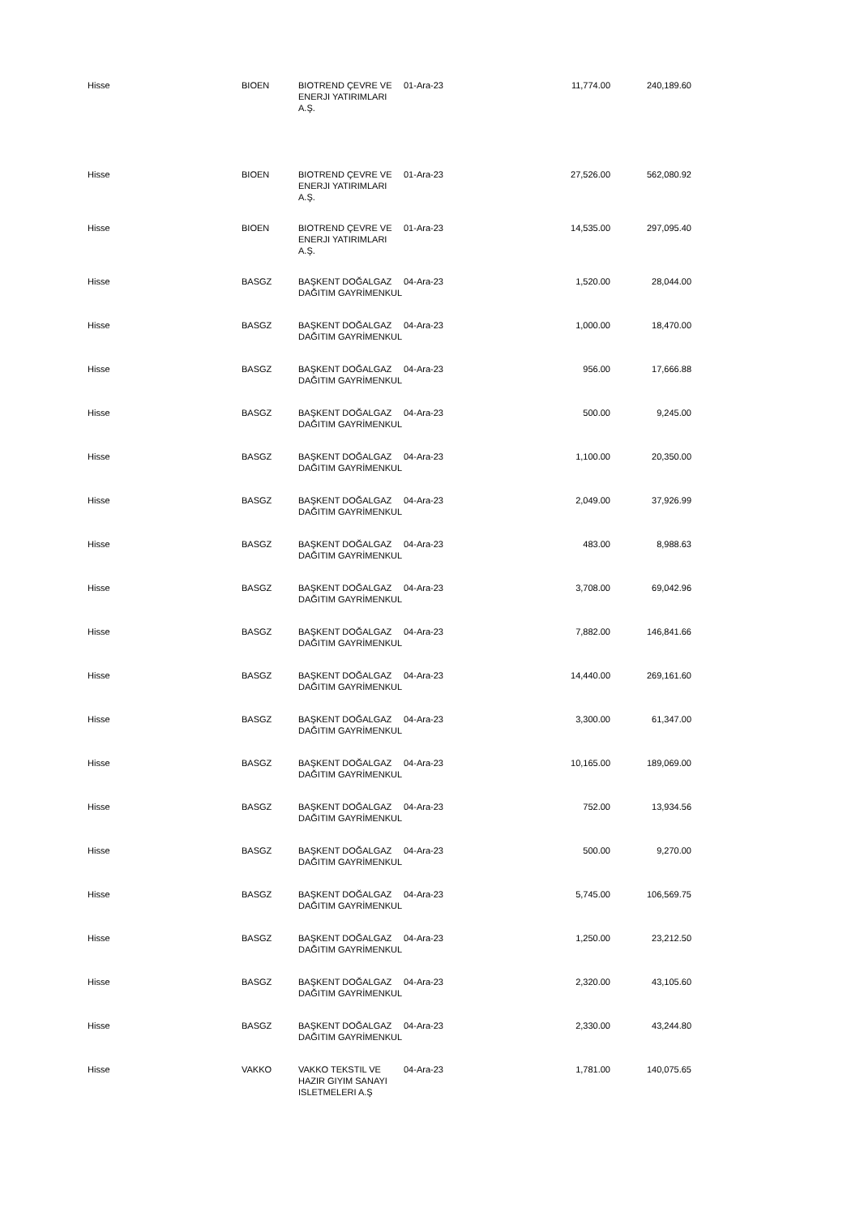| Hisse | BIOEN | BIOTREND ÇEVRE VE ENERJI YATIRIMLARI A.Ş. | 01-Ara-23 | 11,774.00 | 240,189.60 |
| Hisse | BIOEN | BIOTREND ÇEVRE VE ENERJI YATIRIMLARI A.Ş. | 01-Ara-23 | 27,526.00 | 562,080.92 |
| Hisse | BIOEN | BIOTREND ÇEVRE VE ENERJI YATIRIMLARI A.Ş. | 01-Ara-23 | 14,535.00 | 297,095.40 |
| Hisse | BASGZ | BAŞKENT DOĞALGAZ DAĞITIM GAYRİMENKUL | 04-Ara-23 | 1,520.00 | 28,044.00 |
| Hisse | BASGZ | BAŞKENT DOĞALGAZ DAĞITIM GAYRİMENKUL | 04-Ara-23 | 1,000.00 | 18,470.00 |
| Hisse | BASGZ | BAŞKENT DOĞALGAZ DAĞITIM GAYRİMENKUL | 04-Ara-23 | 956.00 | 17,666.88 |
| Hisse | BASGZ | BAŞKENT DOĞALGAZ DAĞITIM GAYRİMENKUL | 04-Ara-23 | 500.00 | 9,245.00 |
| Hisse | BASGZ | BAŞKENT DOĞALGAZ DAĞITIM GAYRİMENKUL | 04-Ara-23 | 1,100.00 | 20,350.00 |
| Hisse | BASGZ | BAŞKENT DOĞALGAZ DAĞITIM GAYRİMENKUL | 04-Ara-23 | 2,049.00 | 37,926.99 |
| Hisse | BASGZ | BAŞKENT DOĞALGAZ DAĞITIM GAYRİMENKUL | 04-Ara-23 | 483.00 | 8,988.63 |
| Hisse | BASGZ | BAŞKENT DOĞALGAZ DAĞITIM GAYRİMENKUL | 04-Ara-23 | 3,708.00 | 69,042.96 |
| Hisse | BASGZ | BAŞKENT DOĞALGAZ DAĞITIM GAYRİMENKUL | 04-Ara-23 | 7,882.00 | 146,841.66 |
| Hisse | BASGZ | BAŞKENT DOĞALGAZ DAĞITIM GAYRİMENKUL | 04-Ara-23 | 14,440.00 | 269,161.60 |
| Hisse | BASGZ | BAŞKENT DOĞALGAZ DAĞITIM GAYRİMENKUL | 04-Ara-23 | 3,300.00 | 61,347.00 |
| Hisse | BASGZ | BAŞKENT DOĞALGAZ DAĞITIM GAYRİMENKUL | 04-Ara-23 | 10,165.00 | 189,069.00 |
| Hisse | BASGZ | BAŞKENT DOĞALGAZ DAĞITIM GAYRİMENKUL | 04-Ara-23 | 752.00 | 13,934.56 |
| Hisse | BASGZ | BAŞKENT DOĞALGAZ DAĞITIM GAYRİMENKUL | 04-Ara-23 | 500.00 | 9,270.00 |
| Hisse | BASGZ | BAŞKENT DOĞALGAZ DAĞITIM GAYRİMENKUL | 04-Ara-23 | 5,745.00 | 106,569.75 |
| Hisse | BASGZ | BAŞKENT DOĞALGAZ DAĞITIM GAYRİMENKUL | 04-Ara-23 | 1,250.00 | 23,212.50 |
| Hisse | BASGZ | BAŞKENT DOĞALGAZ DAĞITIM GAYRİMENKUL | 04-Ara-23 | 2,320.00 | 43,105.60 |
| Hisse | BASGZ | BAŞKENT DOĞALGAZ DAĞITIM GAYRİMENKUL | 04-Ara-23 | 2,330.00 | 43,244.80 |
| Hisse | VAKKO | VAKKO TEKSTIL VE HAZIR GIYIM SANAYI ISLETMELERI A.Ş | 04-Ara-23 | 1,781.00 | 140,075.65 |